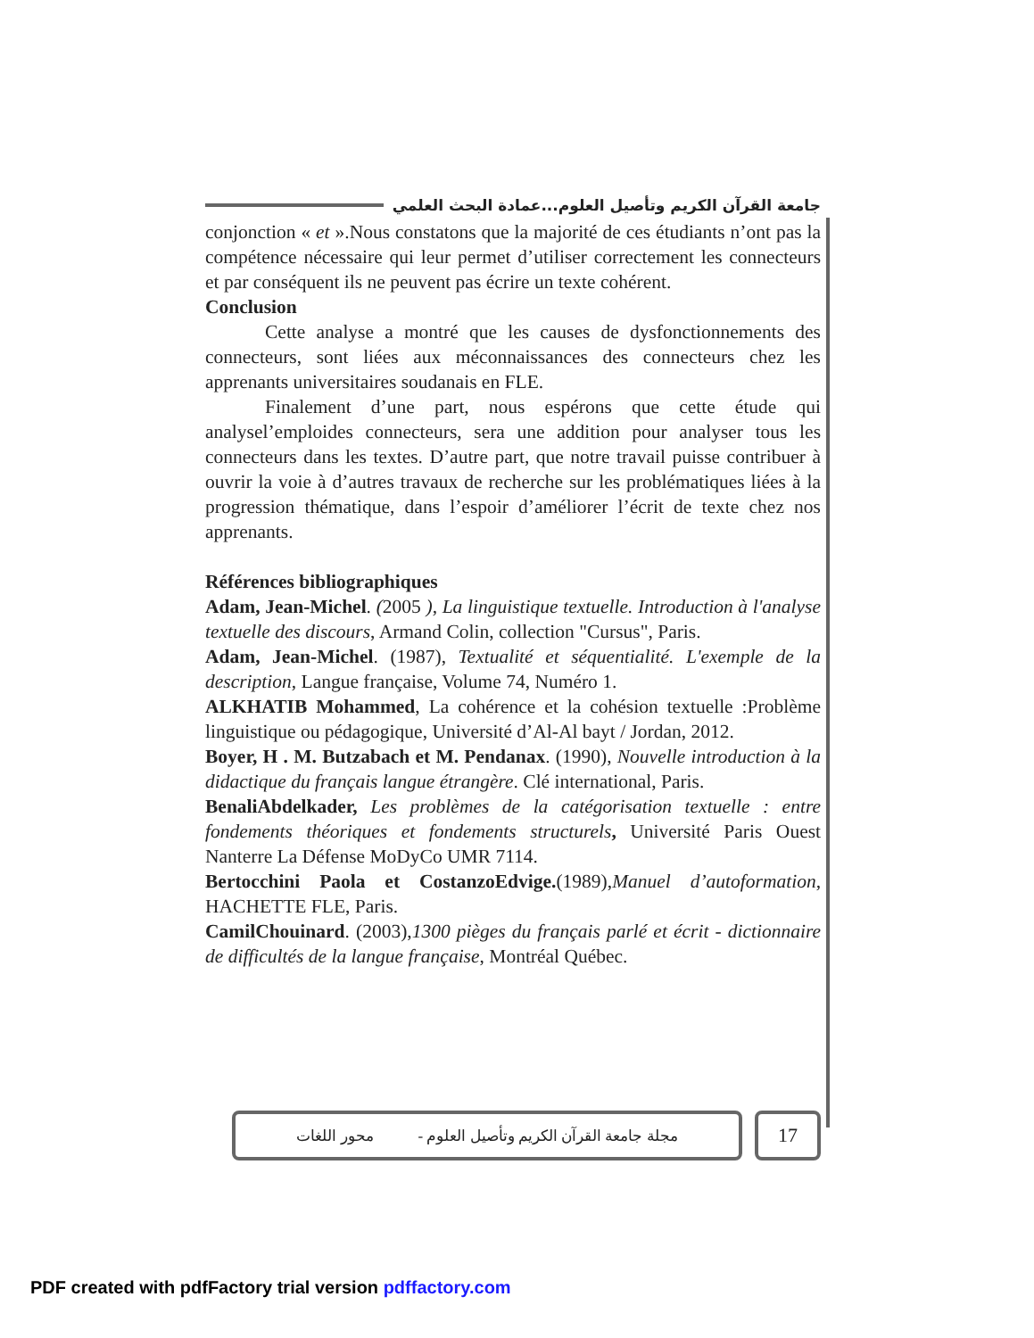جامعة القرآن الكريم وتأصيل العلوم...عمادة البحث العلمي
conjonction « et ».Nous constatons que la majorité de ces étudiants n’ont pas la compétence nécessaire qui leur permet d’utiliser correctement les connecteurs et par conséquent ils ne peuvent pas écrire un texte cohérent.
Conclusion
Cette analyse a montré que les causes de dysfonctionnements des connecteurs, sont liées aux méconnaissances des connecteurs chez les apprenants universitaires soudanais en FLE.
Finalement d’une part, nous espérons que cette étude qui analysel’emploides connecteurs, sera une addition pour analyser tous les connecteurs dans les textes. D’autre part, que notre travail puisse contribuer à ouvrir la voie à d’autres travaux de recherche sur les problématiques liées à la progression thématique, dans l’espoir d’améliorer l’écrit de texte chez nos apprenants.
Références bibliographiques
Adam, Jean-Michel. (2005 ), La linguistique textuelle. Introduction à l'analyse textuelle des discours, Armand Colin, collection "Cursus", Paris.
Adam, Jean-Michel. (1987), Textualité et séquentialité. L'exemple de la description, Langue française, Volume 74, Numéro 1.
ALKHATIB Mohammed, La cohérence et la cohésion textuelle :Problème linguistique ou pédagogique, Université d’Al-Al bayt / Jordan, 2012.
Boyer, H . M. Butzabach et M. Pendanax. (1990), Nouvelle introduction à la didactique du français langue étrangère. Clé international, Paris.
BenaliAbdelkader, Les problèmes de la catégorisation textuelle : entre fondements théoriques et fondements structurels, Université Paris Ouest Nanterre La Défense MoDyCo UMR 7114.
Bertocchini Paola et CostanzoEdvige.(1989),Manuel d’autoformation, HACHETTE FLE, Paris.
CamilChouinard. (2003),1300 pièges du français parlé et écrit - dictionnaire de difficultés de la langue française, Montréal Québec.
مجلة جامعة القرآن الكريم وتأصيل العلوم - محور اللغات
17
PDF created with pdfFactory trial version pdffactory.com